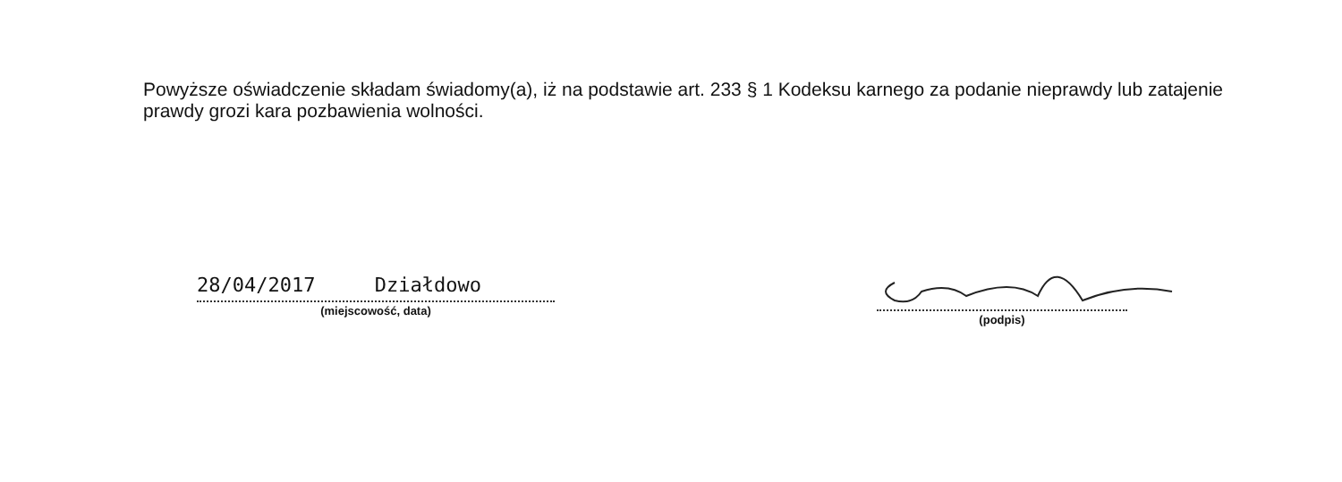Powyższe oświadczenie składam świadomy(a), iż na podstawie art. 233 § 1 Kodeksu karnego za podanie nieprawdy lub zatajenie prawdy grozi kara pozbawienia wolności.
28/04/2017 Działdowo
(miejscowość, data)
(podpis)